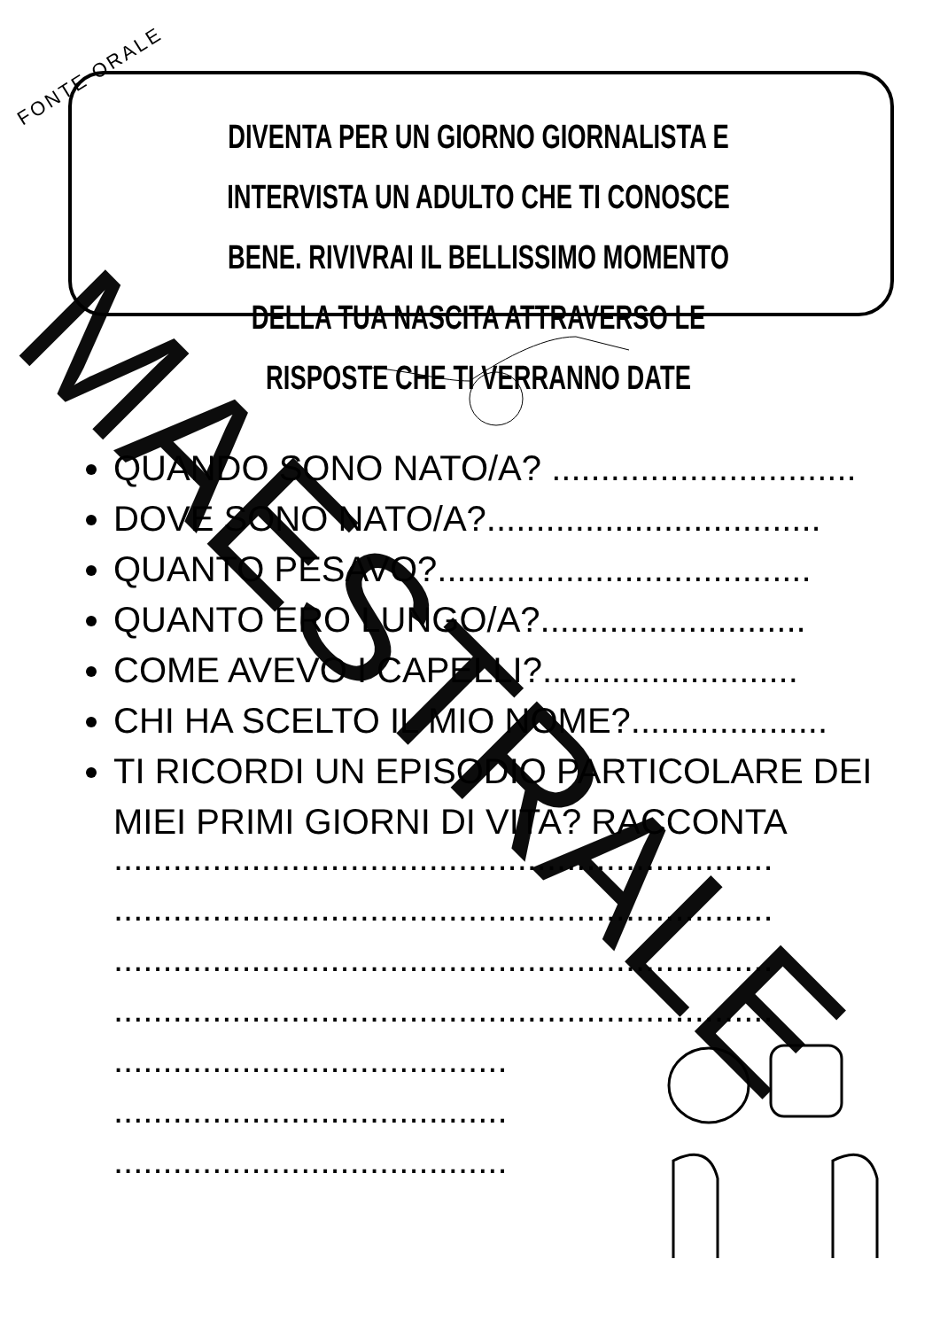FONTE ORALE
DIVENTA PER UN GIORNO GIORNALISTA E INTERVISTA UN ADULTO CHE TI CONOSCE BENE. RIVIVRAI IL BELLISSIMO MOMENTO DELLA TUA NASCITA ATTRAVERSO LE RISPOSTE CHE TI VERRANNO DATE
QUANDO SONO NATO/A? ...............................
DOVE SONO NATO/A?..................................
QUANTO PESAVO?......................................
QUANTO ERO LUNGO/A?...........................
COME AVEVO I CAPELLI?..........................
CHI HA SCELTO IL MIO NOME?....................
TI RICORDI UN EPISODIO PARTICOLARE DEI MIEI PRIMI GIORNI DI VITA? RACCONTA
...................................................................
...................................................................
...................................................................
...................................................................
........................................
........................................
........................................
MAESTRALE